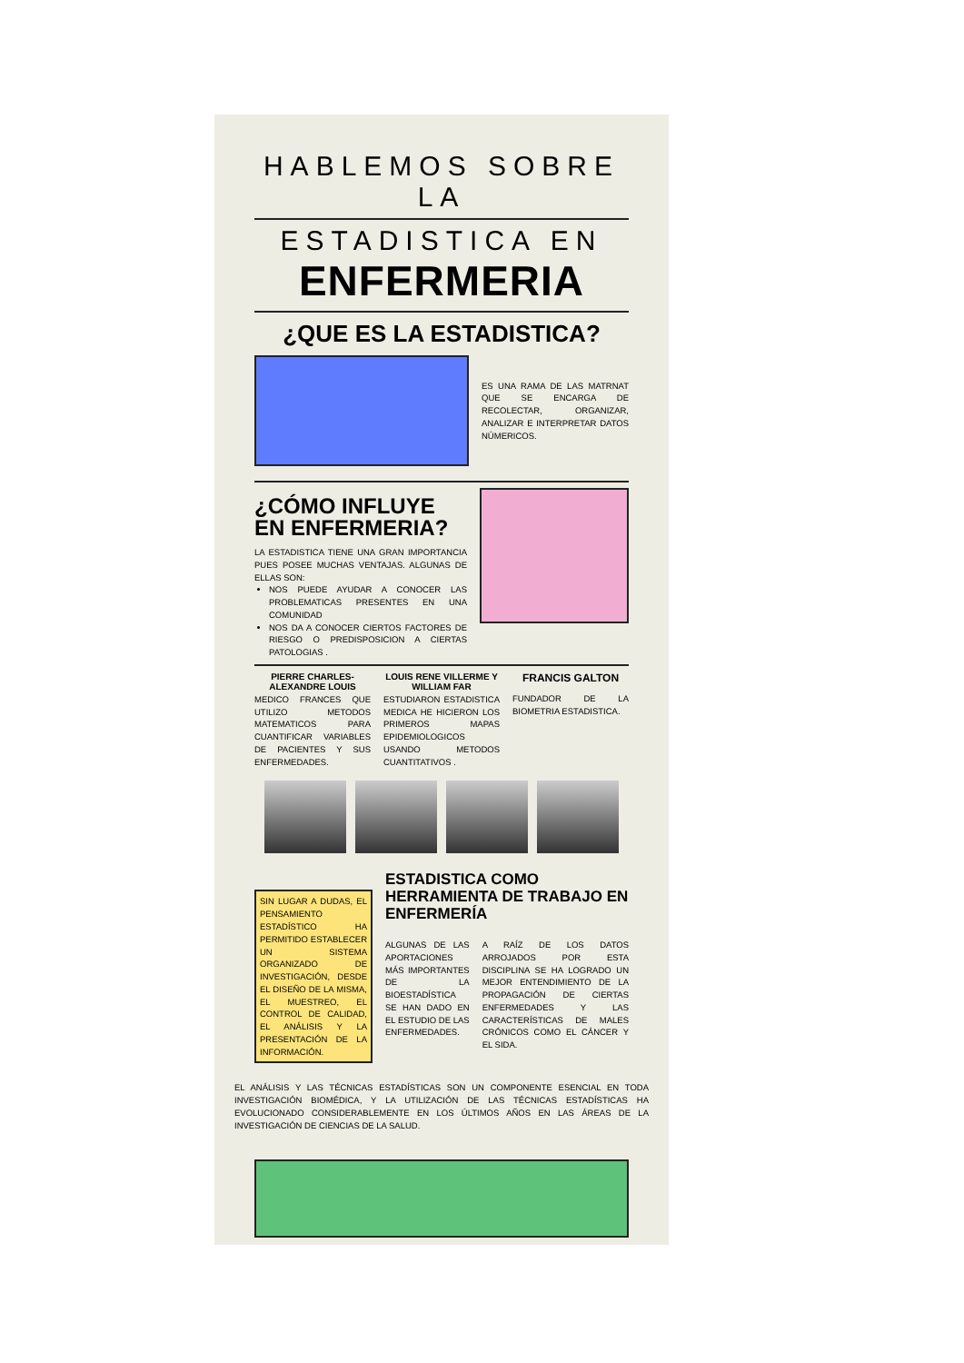HABLEMOS SOBRE LA
ESTADISTICA EN
ENFERMERIA
¿QUE ES LA ESTADISTICA?
ES UNA RAMA DE LAS MATRNAT QUE SE ENCARGA DE RECOLECTAR, ORGANIZAR, ANALIZAR E INTERPRETAR DATOS NÚMERICOS.
¿CÓMO INFLUYE EN ENFERMERIA?
LA ESTADISTICA TIENE UNA GRAN IMPORTANCIA PUES POSEE MUCHAS VENTAJAS. ALGUNAS DE ELLAS SON:
NOS PUEDE AYUDAR A CONOCER LAS PROBLEMATICAS PRESENTES EN UNA COMUNIDAD
NOS DA A CONOCER CIERTOS FACTORES DE RIESGO O PREDISPOSICION A CIERTAS PATOLOGIAS .
PIERRE CHARLES-ALEXANDRE LOUIS
MEDICO FRANCES QUE UTILIZO METODOS MATEMATICOS PARA CUANTIFICAR VARIABLES DE PACIENTES Y SUS ENFERMEDADES.
LOUIS RENE VILLERME Y WILLIAM FAR
ESTUDIARON ESTADISTICA MEDICA HE HICIERON LOS PRIMEROS MAPAS EPIDEMIOLOGICOS USANDO METODOS CUANTITATIVOS .
FRANCIS GALTON
FUNDADOR DE LA BIOMETRIA ESTADISTICA.
SIN LUGAR A DUDAS, EL PENSAMIENTO ESTADÍSTICO HA PERMITIDO ESTABLECER UN SISTEMA ORGANIZADO DE INVESTIGACIÓN, DESDE EL DISEÑO DE LA MISMA, EL MUESTREO, EL CONTROL DE CALIDAD, EL ANÁLISIS Y LA PRESENTACIÓN DE LA INFORMACIÓN.
ESTADISTICA COMO HERRAMIENTA DE TRABAJO EN ENFERMERÍA
ALGUNAS DE LAS APORTACIONES MÁS IMPORTANTES DE LA BIOESTADÍSTICA SE HAN DADO EN EL ESTUDIO DE LAS ENFERMEDADES.
A RAÍZ DE LOS DATOS ARROJADOS POR ESTA DISCIPLINA SE HA LOGRADO UN MEJOR ENTENDIMIENTO DE LA PROPAGACIÓN DE CIERTAS ENFERMEDADES Y LAS CARACTERÍSTICAS DE MALES CRÓNICOS COMO EL CÁNCER Y EL SIDA.
EL ANÁLISIS Y LAS TÉCNICAS ESTADÍSTICAS SON UN COMPONENTE ESENCIAL EN TODA INVESTIGACIÓN BIOMÉDICA, Y LA UTILIZACIÓN DE LAS TÉCNICAS ESTADÍSTICAS HA EVOLUCIONADO CONSIDERABLEMENTE EN LOS ÚLTIMOS AÑOS EN LAS ÁREAS DE LA INVESTIGACIÓN DE CIENCIAS DE LA SALUD.